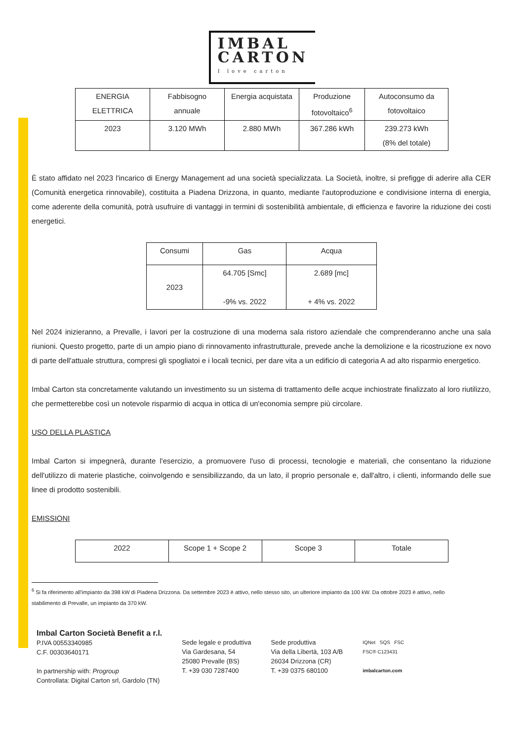IMBAL
CARTON I love carton
| ENERGIA ELETTRICA | Fabbisogno annuale | Energia acquistata | Produzione fotovoltaico<sup>6</sup> | Autoconsumo da fotovoltaico |
| --- | --- | --- | --- | --- |
| 2023 | 3.120 MWh | 2.880 MWh | 367.286 kWh | 239.273 kWh (8% del totale) |
È stato affidato nel 2023 l'incarico di Energy Management ad una società specializzata. La Società, inoltre, si prefigge di aderire alla CER (Comunità energetica rinnovabile), costituita a Piadena Drizzona, in quanto, mediante l'autoproduzione e condivisione interna di energia, come aderente della comunità, potrà usufruire di vantaggi in termini di sostenibilità ambientale, di efficienza e favorire la riduzione dei costi energetici.
| Consumi | Gas | Acqua |
| --- | --- | --- |
| 2023 | 64.705 [Smc] -9% vs. 2022 | 2.689 [mc] + 4% vs. 2022 |
Nel 2024 inizieranno, a Prevalle, i lavori per la costruzione di una moderna sala ristoro aziendale che comprenderanno anche una sala riunioni. Questo progetto, parte di un ampio piano di rinnovamento infrastrutturale, prevede anche la demolizione e la ricostruzione ex novo di parte dell'attuale struttura, compresi gli spogliatoi e i locali tecnici, per dare vita a un edificio di categoria A ad alto risparmio energetico.
Imbal Carton sta concretamente valutando un investimento su un sistema di trattamento delle acque inchiostrate finalizzato al loro riutilizzo, che permetterebbe così un notevole risparmio di acqua in ottica di un'economia sempre più circolare.
USO DELLA PLASTICA
Imbal Carton si impegnerà, durante l'esercizio, a promuovere l'uso di processi, tecnologie e materiali, che consentano la riduzione dell'utilizzo di materie plastiche, coinvolgendo e sensibilizzando, da un lato, il proprio personale e, dall'altro, i clienti, informando delle sue linee di prodotto sostenibili.
EMISSIONI
| 2022 | Scope 1 + Scope 2 | Scope 3 | Totale |
| --- | --- | --- | --- |
<sup>6</sup> Si fa riferimento all'impianto da 398 kW di Piadena Drizzona. Da settembre 2023 è attivo, nello stesso sito, un ulteriore impianto da 100 kW. Da ottobre 2023 è attivo, nello
stabilimento di Prevalle, un impianto da 370 kW.
Imbal Carton Società Benefit a r.l.
P.IVA 00553340985
C.F. 00303640171
In partnership with: Progroup
Controllata: Digital Carton srl, Gardolo (TN)
Sede legale e produttiva
Via Gardesana, 54
25080 Prevalle (BS)
T. +39 030 7287400
Sede produttiva
Via della Libertà, 103 A/B
26034 Drizzona (CR)
T. +39 0375 680100
IQNet SQS FSC
FSC® C123431
imbalcarton.com